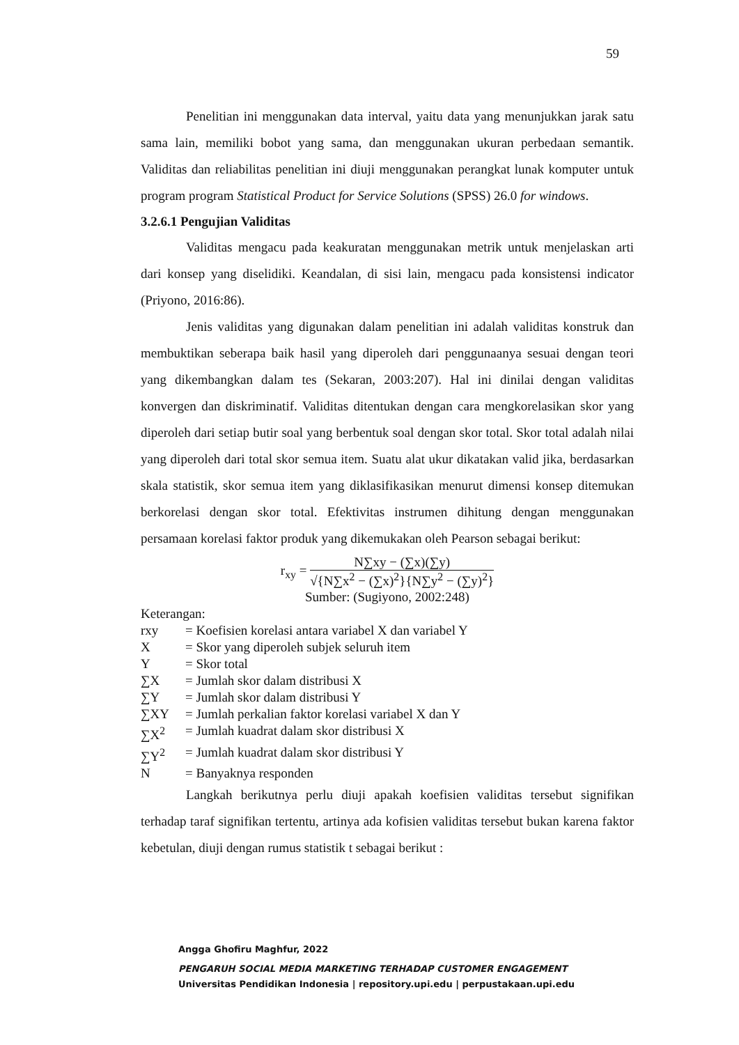59
Penelitian ini menggunakan data interval, yaitu data yang menunjukkan jarak satu sama lain, memiliki bobot yang sama, dan menggunakan ukuran perbedaan semantik. Validitas dan reliabilitas penelitian ini diuji menggunakan perangkat lunak komputer untuk program program Statistical Product for Service Solutions (SPSS) 26.0 for windows.
3.2.6.1 Pengujian Validitas
Validitas mengacu pada keakuratan menggunakan metrik untuk menjelaskan arti dari konsep yang diselidiki. Keandalan, di sisi lain, mengacu pada konsistensi indicator (Priyono, 2016:86).
Jenis validitas yang digunakan dalam penelitian ini adalah validitas konstruk dan membuktikan seberapa baik hasil yang diperoleh dari penggunaanya sesuai dengan teori yang dikembangkan dalam tes (Sekaran, 2003:207). Hal ini dinilai dengan validitas konvergen dan diskriminatif. Validitas ditentukan dengan cara mengkorelasikan skor yang diperoleh dari setiap butir soal yang berbentuk soal dengan skor total. Skor total adalah nilai yang diperoleh dari total skor semua item. Suatu alat ukur dikatakan valid jika, berdasarkan skala statistik, skor semua item yang diklasifikasikan menurut dimensi konsep ditemukan berkorelasi dengan skor total. Efektivitas instrumen dihitung dengan menggunakan persamaan korelasi faktor produk yang dikemukakan oleh Pearson sebagai berikut:
r<sub>xy</sub> =
N∑xy − (∑x)(∑y)
√{N∑x<sup>2</sup> − (∑x)<sup>2</sup>}{N∑y<sup>2</sup> − (∑y)<sup>2</sup>}
Sumber: (Sugiyono, 2002:248)
Keterangan:
| rxy | = Koefisien korelasi antara variabel X dan variabel Y |
| X | = Skor yang diperoleh subjek seluruh item |
| Y | = Skor total |
| ∑X | = Jumlah skor dalam distribusi X |
| ∑Y | = Jumlah skor dalam distribusi Y |
| ∑XY | = Jumlah perkalian faktor korelasi variabel X dan Y |
| ∑X<sup>2</sup> | = Jumlah kuadrat dalam skor distribusi X |
| ∑Y<sup>2</sup> | = Jumlah kuadrat dalam skor distribusi Y |
| N | = Banyaknya responden |
Langkah berikutnya perlu diuji apakah koefisien validitas tersebut signifikan terhadap taraf signifikan tertentu, artinya ada kofisien validitas tersebut bukan karena faktor kebetulan, diuji dengan rumus statistik t sebagai berikut :
Angga Ghofiru Maghfur, 2022
PENGARUH SOCIAL MEDIA MARKETING TERHADAP CUSTOMER ENGAGEMENT
Universitas Pendidikan Indonesia | repository.upi.edu | perpustakaan.upi.edu